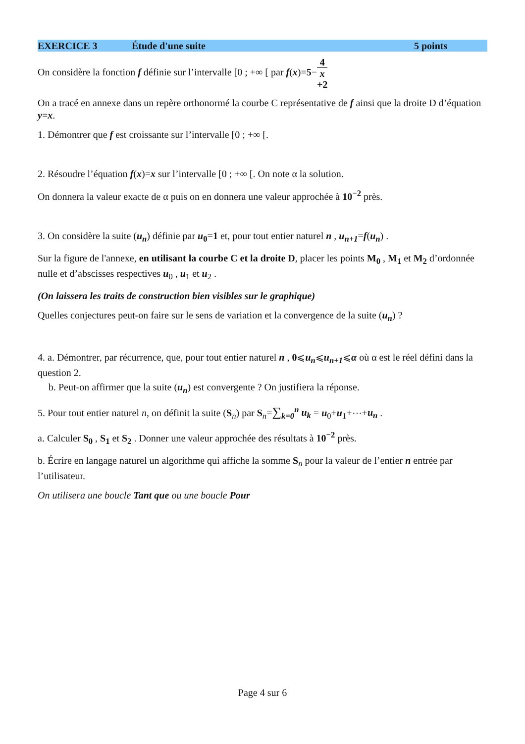EXERCICE 3 Étude d'une suite 5 points
On considère la fonction f définie sur l’intervalle [0 ; +∞ [ par f(x)=5−4 x +2
On a tracé en annexe dans un repère orthonormé la courbe C représentative de f ainsi que la droite D d’équation y=x.
1. Démontrer que f est croissante sur l’intervalle [0 ; +∞ [.
2. Résoudre l’équation f(x)=x sur l’intervalle [0 ; +∞ [. On note α la solution.
On donnera la valeur exacte de α puis on en donnera une valeur approchée à 10<sup>−2</sup> près.
3. On considère la suite (u<sub>n</sub>) définie par u<sub>0</sub>=1 et, pour tout entier naturel n , u<sub>n+1</sub>=f(u<sub>n</sub>) .
Sur la figure de l'annexe, en utilisant la courbe C et la droite D, placer les points M<sub>0</sub> , M<sub>1</sub> et M<sub>2</sub> d’ordonnée nulle et d’abscisses respectives u<sub>0</sub> , u<sub>1</sub> et u<sub>2</sub> .
(On laissera les traits de construction bien visibles sur le graphique)
Quelles conjectures peut-on faire sur le sens de variation et la convergence de la suite (u<sub>n</sub>) ?
4. a. Démontrer, par récurrence, que, pour tout entier naturel n , 0⩽u<sub>n</sub>⩽u<sub>n+1</sub>⩽α où α est le réel défini dans la question 2.
b. Peut-on affirmer que la suite (u<sub>n</sub>) est convergente ? On justifiera la réponse.
5. Pour tout entier naturel n, on définit la suite (S<sub>n</sub>) par S<sub>n</sub>=∑<sub>k=0</sub><sup>n</sup> u<sub>k</sub> = u<sub>0</sub>+u<sub>1</sub>+⋯+u<sub>n</sub> .
a. Calculer S<sub>0</sub> , S<sub>1</sub> et S<sub>2</sub> . Donner une valeur approchée des résultats à 10<sup>−2</sup> près.
b. Écrire en langage naturel un algorithme qui affiche la somme S<sub>n</sub> pour la valeur de l’entier n entrée par l’utilisateur.
On utilisera une boucle Tant que ou une boucle Pour
Page 4 sur 6